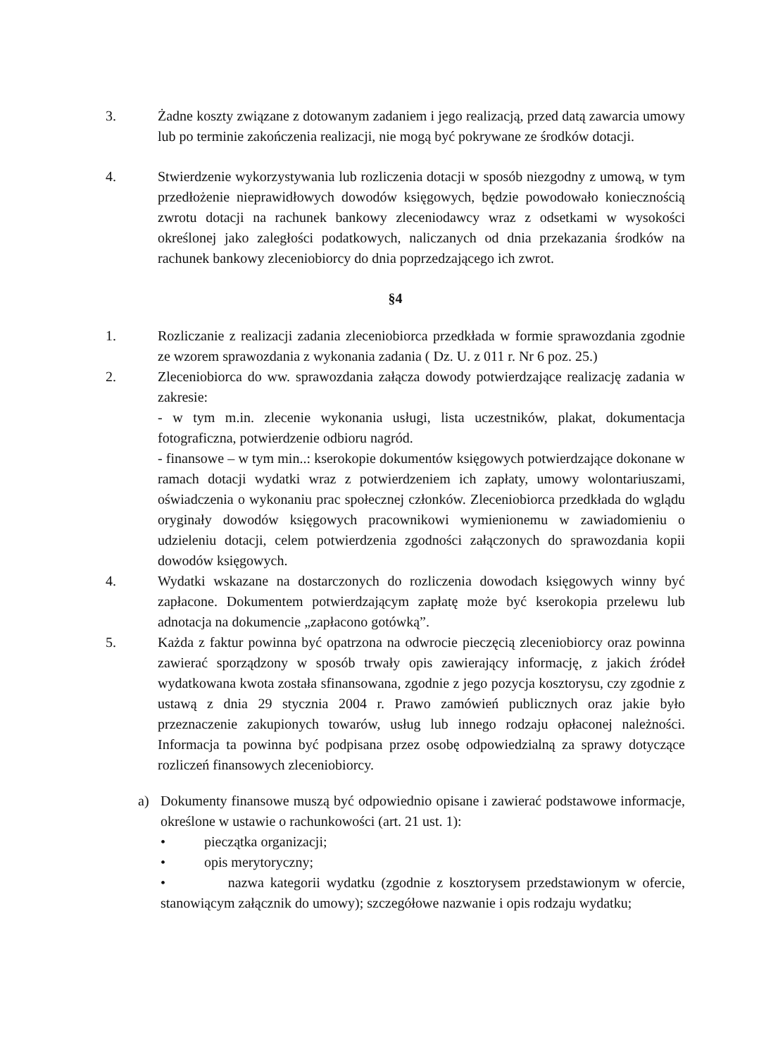3. Żadne koszty związane z dotowanym zadaniem i jego realizacją, przed datą zawarcia umowy lub po terminie zakończenia realizacji, nie mogą być pokrywane ze środków dotacji.
4. Stwierdzenie wykorzystywania lub rozliczenia dotacji w sposób niezgodny z umową, w tym przedłożenie nieprawidłowych dowodów księgowych, będzie powodowało koniecznością zwrotu dotacji na rachunek bankowy zleceniodawcy wraz z odsetkami w wysokości określonej jako zaległości podatkowych, naliczanych od dnia przekazania środków na rachunek bankowy zleceniobiorcy do dnia poprzedzającego ich zwrot.
§4
1. Rozliczanie z realizacji zadania zleceniobiorca przedkłada w formie sprawozdania zgodnie ze wzorem sprawozdania z wykonania zadania ( Dz. U. z 011 r. Nr 6 poz. 25.)
2. Zleceniobiorca do ww. sprawozdania załącza dowody potwierdzające realizację zadania w zakresie:
- w tym m.in. zlecenie wykonania usługi, lista uczestników, plakat, dokumentacja fotograficzna, potwierdzenie odbioru nagród.
- finansowe – w tym min..: kserokopie dokumentów księgowych potwierdzające dokonane w ramach dotacji wydatki wraz z potwierdzeniem ich zapłaty, umowy wolontariuszami, oświadczenia o wykonaniu prac społecznej członków. Zleceniobiorca przedkłada do wglądu oryginały dowodów księgowych pracownikowi wymienionemu w zawiadomieniu o udzieleniu dotacji, celem potwierdzenia zgodności załączonych do sprawozdania kopii dowodów księgowych.
4. Wydatki wskazane na dostarczonych do rozliczenia dowodach księgowych winny być zapłacone. Dokumentem potwierdzającym zapłatę może być kserokopia przelewu lub adnotacja na dokumencie „zapłacono gotówką”.
5. Każda z faktur powinna być opatrzona na odwrocie pieczęcią zleceniobiorcy oraz powinna zawierać sporządzony w sposób trwały opis zawierający informację, z jakich źródeł wydatkowana kwota została sfinansowana, zgodnie z jego pozycja kosztorysu, czy zgodnie z ustawą z dnia 29 stycznia 2004 r. Prawo zamówień publicznych oraz jakie było przeznaczenie zakupionych towarów, usług lub innego rodzaju opłaconej należności. Informacja ta powinna być podpisana przez osobę odpowiedzialną za sprawy dotyczące rozliczeń finansowych zleceniobiorcy.
a) Dokumenty finansowe muszą być odpowiednio opisane i zawierać podstawowe informacje, określone w ustawie o rachunkowości (art. 21 ust. 1):
• pieczątka organizacji;
• opis merytoryczny;
• nazwa kategorii wydatku (zgodnie z kosztorysem przedstawionym w ofercie, stanowiącym załącznik do umowy); szczegółowe nazwanie i opis rodzaju wydatku;